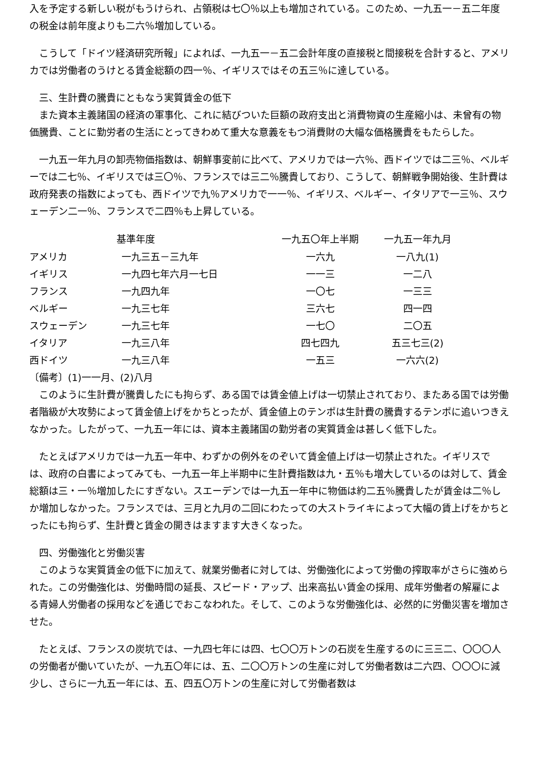入を予定する新しい税がもうけられ、占領税は七〇％以上も増加されている。このため、一九五一－五二年度の税金は前年度よりも二六％増加している。
　こうして「ドイツ経済研究所報」によれば、一九五一－五二会計年度の直接税と間接税を合計すると、アメリカでは労働者のうけとる賃金総額の四一％、イギリスではその五三％に達している。
　三、生計費の騰貴にともなう実質賃金の低下
　また資本主義諸国の経済の軍事化、これに結びついた巨額の政府支出と消費物資の生産縮小は、未曾有の物価騰貴、ことに勤労者の生活にとってきわめて重大な意義をもつ消費財の大幅な価格騰貴をもたらした。
　一九五一年九月の卸売物価指数は、朝鮮事変前に比べて、アメリカでは一六％、西ドイツでは二三％、ベルギーでは二七％、イギリスでは三〇％、フランスでは三二％騰貴しており、こうして、朝鮮戦争開始後、生計費は政府発表の指数によっても、西ドイツで九％アメリカで一一％、イギリス、ベルギー、イタリアで一三％、スウェーデン二一％、フランスで二四％も上昇している。
| | 基準年度 | 一九五〇年上半期 | 一九五一年九月 |
| --- | --- | --- | --- |
| アメリカ | 一九三五－三九年 | 一六九 | 一八九(1) |
| イギリス | 一九四七年六月一七日 | 一一三 | 一二八 |
| フランス | 一九四九年 | 一〇七 | 一三三 |
| ベルギー | 一九三七年 | 三六七 | 四一四 |
| スウェーデン | 一九三七年 | 一七〇 | 二〇五 |
| イタリア | 一九三八年 | 四七四九 | 五三七三(2) |
| 西ドイツ | 一九三八年 | 一五三 | 一六六(2) |
〔備考〕(1)一一月、(2)八月
　このように生計費が騰貴したにも拘らず、ある国では賃金値上げは一切禁止されており、またある国では労働者階級が大攻勢によって賃金値上げをかちとったが、賃金値上のテンポは生計費の騰貴するテンポに追いつきえなかった。したがって、一九五一年には、資本主義諸国の勤労者の実質賃金は甚しく低下した。
　たとえばアメリカでは一九五一年中、わずかの例外をのぞいて賃金値上げは一切禁止された。イギリスでは、政府の白書によってみても、一九五一年上半期中に生計費指数は九・五％も増大しているのは対して、賃金総額は三・一％増加したにすぎない。スエーデンでは一九五一年中に物価は約二五％騰貴したが賃金は二％しか増加しなかった。フランスでは、三月と九月の二回にわたっての大ストライキによって大幅の賃上げをかちとったにも拘らず、生計費と賃金の開きはますます大きくなった。
　四、労働強化と労働災害
　このような実質賃金の低下に加えて、就業労働者に対しては、労働強化によって労働の搾取率がさらに強められた。この労働強化は、労働時間の延長、スピード・アップ、出来高払い賃金の採用、成年労働者の解雇による青婦人労働者の採用などを通じでおこなわれた。そして、このような労働強化は、必然的に労働災害を増加させた。
　たとえば、フランスの炭坑では、一九四七年には四、七〇〇万トンの石炭を生産するのに三三二、〇〇〇人の労働者が働いていたが、一九五〇年には、五、二〇〇万トンの生産に対して労働者数は二六四、〇〇〇に減少し、さらに一九五一年には、五、四五〇万トンの生産に対して労働者数は